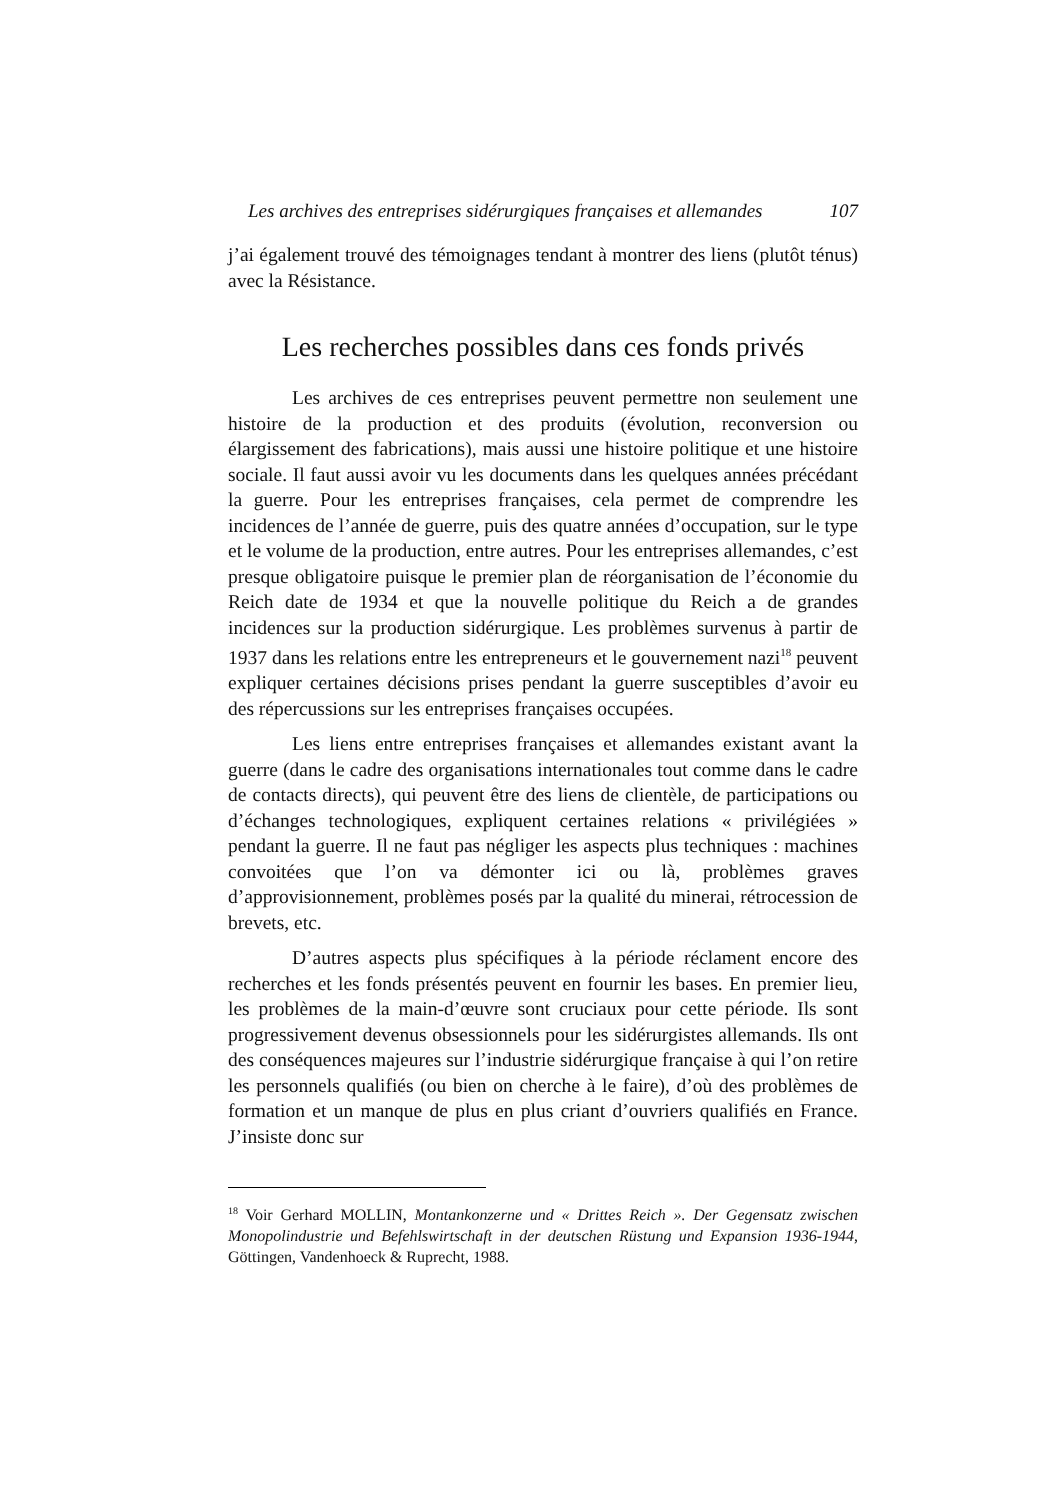Les archives des entreprises sidérurgiques françaises et allemandes 107
j’ai également trouvé des témoignages tendant à montrer des liens (plutôt ténus) avec la Résistance.
Les recherches possibles dans ces fonds privés
Les archives de ces entreprises peuvent permettre non seulement une histoire de la production et des produits (évolution, reconversion ou élargissement des fabrications), mais aussi une histoire politique et une histoire sociale. Il faut aussi avoir vu les documents dans les quelques années précédant la guerre. Pour les entreprises françaises, cela permet de comprendre les incidences de l’année de guerre, puis des quatre années d’occupation, sur le type et le volume de la production, entre autres. Pour les entreprises allemandes, c’est presque obligatoire puisque le premier plan de réorganisation de l’économie du Reich date de 1934 et que la nouvelle politique du Reich a de grandes incidences sur la production sidérurgique. Les problèmes survenus à partir de 1937 dans les relations entre les entrepreneurs et le gouvernement nazi<sup>18</sup> peuvent expliquer certaines décisions prises pendant la guerre susceptibles d’avoir eu des répercussions sur les entreprises françaises occupées.
Les liens entre entreprises françaises et allemandes existant avant la guerre (dans le cadre des organisations internationales tout comme dans le cadre de contacts directs), qui peuvent être des liens de clientèle, de participations ou d’échanges technologiques, expliquent certaines relations « privilégiées » pendant la guerre. Il ne faut pas négliger les aspects plus techniques : machines convoitées que l’on va démonter ici ou là, problèmes graves d’approvisionnement, problèmes posés par la qualité du minerai, rétrocession de brevets, etc.
D’autres aspects plus spécifiques à la période réclament encore des recherches et les fonds présentés peuvent en fournir les bases. En premier lieu, les problèmes de la main-d’œuvre sont cruciaux pour cette période. Ils sont progressivement devenus obsessionnels pour les sidérurgistes allemands. Ils ont des conséquences majeures sur l’industrie sidérurgique française à qui l’on retire les personnels qualifiés (ou bien on cherche à le faire), d’où des problèmes de formation et un manque de plus en plus criant d’ouvriers qualifiés en France. J’insiste donc sur
<sup>18</sup> Voir Gerhard MOLLIN, Montankonzerne und « Drittes Reich ». Der Gegensatz zwischen Monopolindustrie und Befehlswirtschaft in der deutschen Rüstung und Expansion 1936-1944, Göttingen, Vandenhoeck & Ruprecht, 1988.